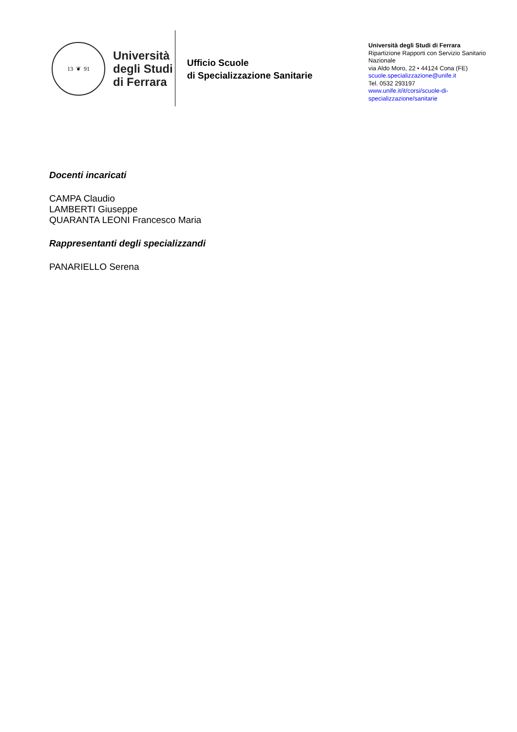13 ❦ 91
Università
degli Studi
di Ferrara
Ufficio Scuole
di Specializzazione Sanitarie
Università degli Studi di Ferrara
Ripartizione Rapporti con Servizio Sanitario Nazionale
via Aldo Moro, 22 • 44124 Cona (FE)
scuole.specializzazione@unife.it
Tel. 0532 293197
www.unife.it/it/corsi/scuole-di-specializzazione/sanitarie
Docenti incaricati
CAMPA Claudio
LAMBERTI Giuseppe
QUARANTA LEONI Francesco Maria
Rappresentanti degli specializzandi
PANARIELLO Serena